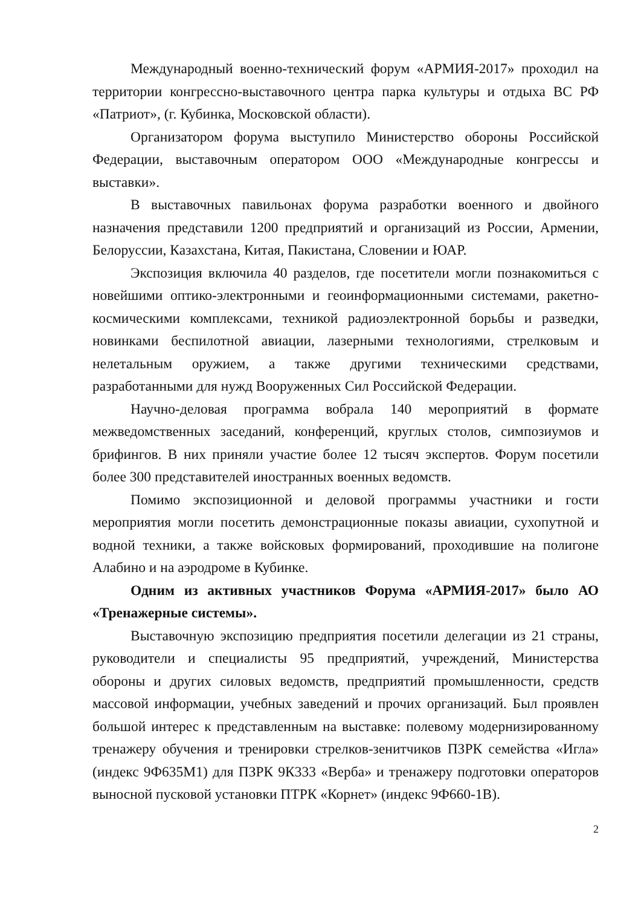Международный военно-технический форум «АРМИЯ-2017» проходил на территории конгрессно-выставочного центра парка культуры и отдыха ВС РФ «Патриот», (г. Кубинка, Московской области).
Организатором форума выступило Министерство обороны Российской Федерации, выставочным оператором ООО «Международные конгрессы и выставки».
В выставочных павильонах форума разработки военного и двойного назначения представили 1200 предприятий и организаций из России, Армении, Белоруссии, Казахстана, Китая, Пакистана, Словении и ЮАР.
Экспозиция включила 40 разделов, где посетители могли познакомиться с новейшими оптико-электронными и геоинформационными системами, ракетно-космическими комплексами, техникой радиоэлектронной борьбы и разведки, новинками беспилотной авиации, лазерными технологиями, стрелковым и нелетальным оружием, а также другими техническими средствами, разработанными для нужд Вооруженных Сил Российской Федерации.
Научно-деловая программа вобрала 140 мероприятий в формате межведомственных заседаний, конференций, круглых столов, симпозиумов и брифингов. В них приняли участие более 12 тысяч экспертов. Форум посетили более 300 представителей иностранных военных ведомств.
Помимо экспозиционной и деловой программы участники и гости мероприятия могли посетить демонстрационные показы авиации, сухопутной и водной техники, а также войсковых формирований, проходившие на полигоне Алабино и на аэродроме в Кубинке.
Одним из активных участников Форума «АРМИЯ-2017» было АО «Тренажерные системы».
Выставочную экспозицию предприятия посетили делегации из 21 страны, руководители и специалисты 95 предприятий, учреждений, Министерства обороны и других силовых ведомств, предприятий промышленности, средств массовой информации, учебных заведений и прочих организаций. Был проявлен большой интерес к представленным на выставке: полевому модернизированному тренажеру обучения и тренировки стрелков-зенитчиков ПЗРК семейства «Игла» (индекс 9Ф635М1) для ПЗРК 9К333 «Верба» и тренажеру подготовки операторов выносной пусковой установки ПТРК «Корнет» (индекс 9Ф660-1В).
2